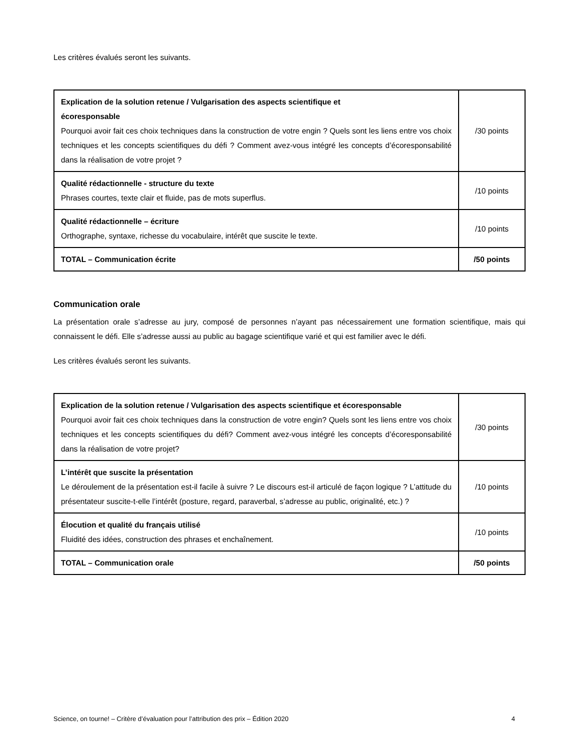Les critères évalués seront les suivants.
| Explication de la solution retenue / Vulgarisation des aspects scientifique et écoresponsable Pourquoi avoir fait ces choix techniques dans la construction de votre engin ? Quels sont les liens entre vos choix techniques et les concepts scientifiques du défi ? Comment avez-vous intégré les concepts d’écoresponsabilité dans la réalisation de votre projet ? | /30 points |
| Qualité rédactionnelle - structure du texte Phrases courtes, texte clair et fluide, pas de mots superflus. | /10 points |
| Qualité rédactionnelle – écriture Orthographe, syntaxe, richesse du vocabulaire, intérêt que suscite le texte. | /10 points |
| TOTAL – Communication écrite | /50 points |
Communication orale
La présentation orale s’adresse au jury, composé de personnes n’ayant pas nécessairement une formation scientifique, mais qui connaissent le défi. Elle s’adresse aussi au public au bagage scientifique varié et qui est familier avec le défi.
Les critères évalués seront les suivants.
| Explication de la solution retenue / Vulgarisation des aspects scientifique et écoresponsable Pourquoi avoir fait ces choix techniques dans la construction de votre engin? Quels sont les liens entre vos choix techniques et les concepts scientifiques du défi? Comment avez-vous intégré les concepts d’écoresponsabilité dans la réalisation de votre projet? | /30 points |
| L’intérêt que suscite la présentation Le déroulement de la présentation est-il facile à suivre ? Le discours est-il articulé de façon logique ? L’attitude du présentateur suscite-t-elle l’intérêt (posture, regard, paraverbal, s’adresse au public, originalité, etc.) ? | /10 points |
| Élocution et qualité du français utilisé Fluidité des idées, construction des phrases et enchaînement. | /10 points |
| TOTAL – Communication orale | /50 points |
Science, on tourne! – Critère d’évaluation pour l’attribution des prix – Édition 2020 4